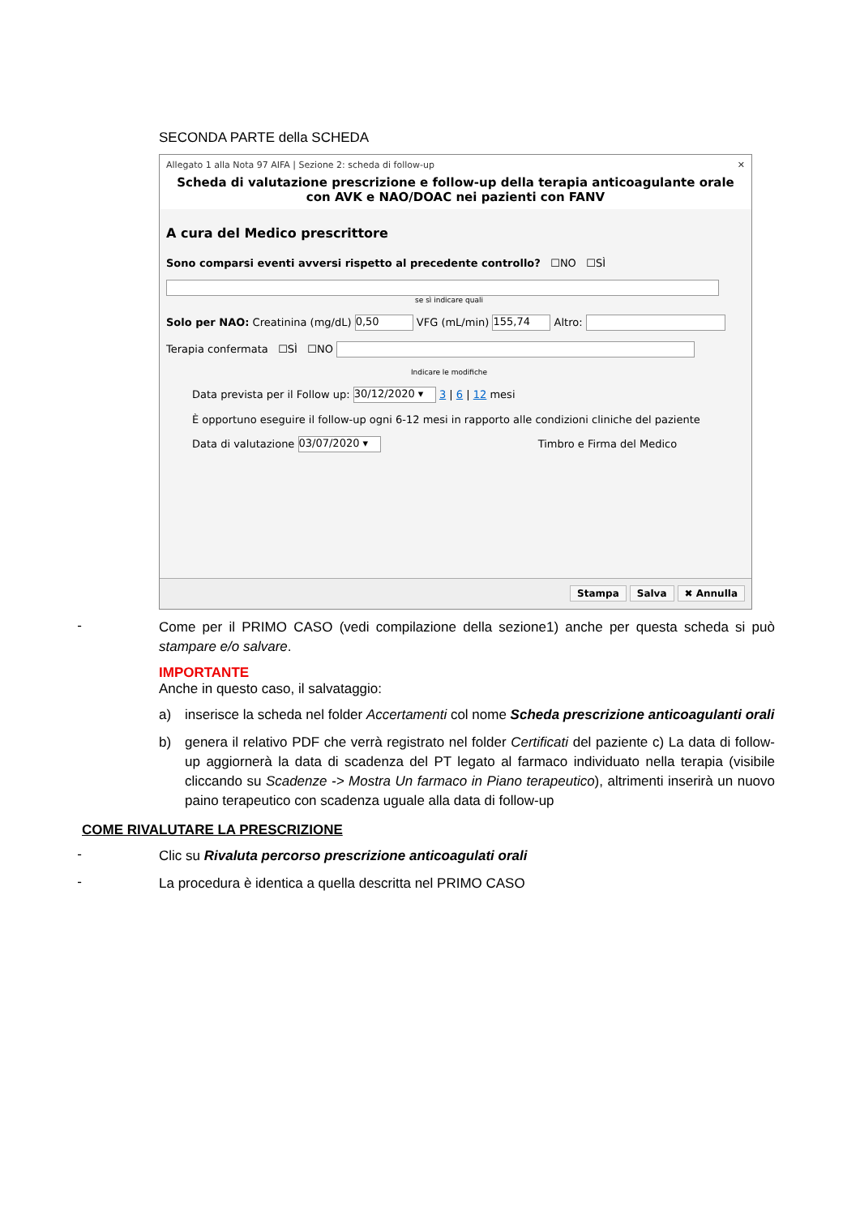SECONDA PARTE della SCHEDA
Allegato 1 alla Nota 97 AIFA | Sezione 2: scheda di follow-up ✕
Scheda di valutazione prescrizione e follow-up della terapia anticoagulante orale con AVK e NAO/DOAC nei pazienti con FANV
A cura del Medico prescrittore
Sono comparsi eventi avversi rispetto al precedente controllo? ☐NO ☐SÌ
se sì indicare quali
Solo per NAO: Creatinina (mg/dL) 0,50 VFG (mL/min) 155,74 Altro:
Terapia confermata ☐SÌ ☐NO
Indicare le modifiche
Data prevista per il Follow up: 30/12/2020 ▾ 3 | 6 | 12 mesi
È opportuno eseguire il follow-up ogni 6-12 mesi in rapporto alle condizioni cliniche del paziente
Data di valutazione 03/07/2020 ▾ Timbro e Firma del Medico
Stampa Salva ✖ Annulla
- Come per il PRIMO CASO (vedi compilazione della sezione1) anche per questa scheda si può stampare e/o salvare.
IMPORTANTE
Anche in questo caso, il salvataggio:
a) inserisce la scheda nel folder Accertamenti col nome Scheda prescrizione anticoagulanti orali
b) genera il relativo PDF che verrà registrato nel folder Certificati del paziente c) La data di follow-up aggiornerà la data di scadenza del PT legato al farmaco individuato nella terapia (visibile cliccando su Scadenze -> Mostra Un farmaco in Piano terapeutico), altrimenti inserirà un nuovo paino terapeutico con scadenza uguale alla data di follow-up
COME RIVALUTARE LA PRESCRIZIONE
- Clic su Rivaluta percorso prescrizione anticoagulati orali
- La procedura è identica a quella descritta nel PRIMO CASO